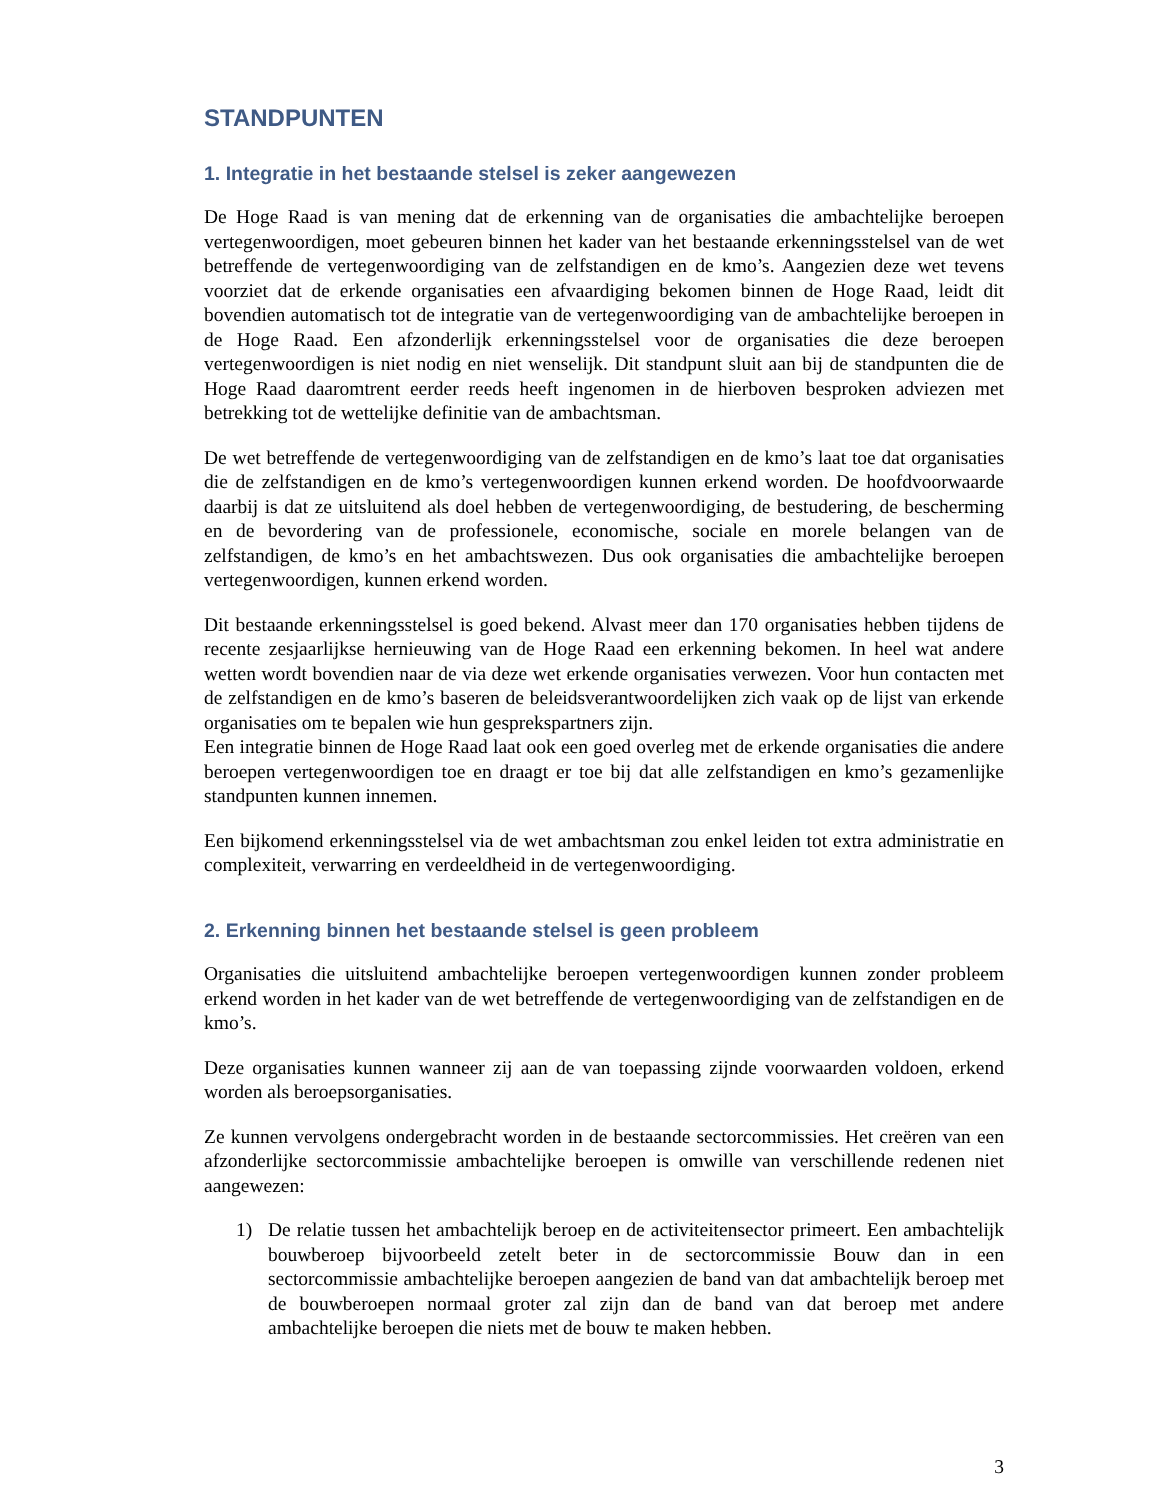STANDPUNTEN
1. Integratie in het bestaande stelsel is zeker aangewezen
De Hoge Raad is van mening dat de erkenning van de organisaties die ambachtelijke beroepen vertegenwoordigen, moet gebeuren binnen het kader van het bestaande erkenningsstelsel van de wet betreffende de vertegenwoordiging van de zelfstandigen en de kmo’s. Aangezien deze wet tevens voorziet dat de erkende organisaties een afvaardiging bekomen binnen de Hoge Raad, leidt dit bovendien automatisch tot de integratie van de vertegenwoordiging van de ambachtelijke beroepen in de Hoge Raad. Een afzonderlijk erkenningsstelsel voor de organisaties die deze beroepen vertegenwoordigen is niet nodig en niet wenselijk. Dit standpunt sluit aan bij de standpunten die de Hoge Raad daaromtrent eerder reeds heeft ingenomen in de hierboven besproken adviezen met betrekking tot de wettelijke definitie van de ambachtsman.
De wet betreffende de vertegenwoordiging van de zelfstandigen en de kmo’s laat toe dat organisaties die de zelfstandigen en de kmo’s vertegenwoordigen kunnen erkend worden. De hoofdvoorwaarde daarbij is dat ze uitsluitend als doel hebben de vertegenwoordiging, de bestudering, de bescherming en de bevordering van de professionele, economische, sociale en morele belangen van de zelfstandigen, de kmo’s en het ambachtswezen. Dus ook organisaties die ambachtelijke beroepen vertegenwoordigen, kunnen erkend worden.
Dit bestaande erkenningsstelsel is goed bekend. Alvast meer dan 170 organisaties hebben tijdens de recente zesjaarlijkse hernieuwing van de Hoge Raad een erkenning bekomen. In heel wat andere wetten wordt bovendien naar de via deze wet erkende organisaties verwezen. Voor hun contacten met de zelfstandigen en de kmo’s baseren de beleidsverantwoordelijken zich vaak op de lijst van erkende organisaties om te bepalen wie hun gesprekspartners zijn.
Een integratie binnen de Hoge Raad laat ook een goed overleg met de erkende organisaties die andere beroepen vertegenwoordigen toe en draagt er toe bij dat alle zelfstandigen en kmo’s gezamenlijke standpunten kunnen innemen.
Een bijkomend erkenningsstelsel via de wet ambachtsman zou enkel leiden tot extra administratie en complexiteit, verwarring en verdeeldheid in de vertegenwoordiging.
2. Erkenning binnen het bestaande stelsel is geen probleem
Organisaties die uitsluitend ambachtelijke beroepen vertegenwoordigen kunnen zonder probleem erkend worden in het kader van de wet betreffende de vertegenwoordiging van de zelfstandigen en de kmo’s.
Deze organisaties kunnen wanneer zij aan de van toepassing zijnde voorwaarden voldoen, erkend worden als beroepsorganisaties.
Ze kunnen vervolgens ondergebracht worden in de bestaande sectorcommissies. Het creëren van een afzonderlijke sectorcommissie ambachtelijke beroepen is omwille van verschillende redenen niet aangewezen:
1) De relatie tussen het ambachtelijk beroep en de activiteitensector primeert. Een ambachtelijk bouwberoep bijvoorbeeld zetelt beter in de sectorcommissie Bouw dan in een sectorcommissie ambachtelijke beroepen aangezien de band van dat ambachtelijk beroep met de bouwberoepen normaal groter zal zijn dan de band van dat beroep met andere ambachtelijke beroepen die niets met de bouw te maken hebben.
3